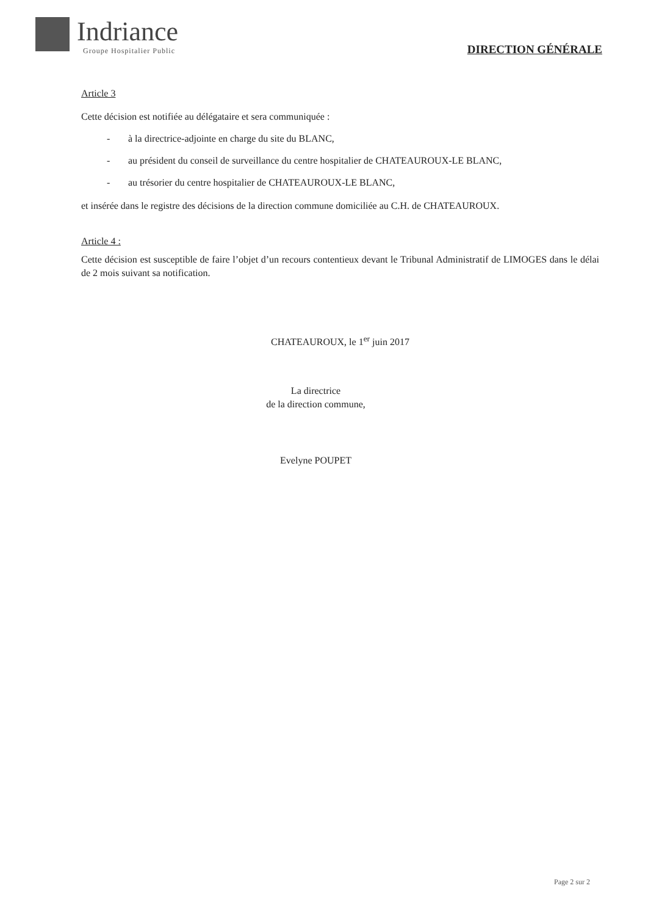Indriance
Groupe Hospitalier Public
DIRECTION GÉNÉRALE
Article 3
Cette décision est notifiée au délégataire et sera communiquée :
- à la directrice-adjointe en charge du site du BLANC,
- au président du conseil de surveillance du centre hospitalier de CHATEAUROUX-LE BLANC,
- au trésorier du centre hospitalier de CHATEAUROUX-LE BLANC,
et insérée dans le registre des décisions de la direction commune domiciliée au C.H. de CHATEAUROUX.
Article 4 :
Cette décision est susceptible de faire l’objet d’un recours contentieux devant le Tribunal Administratif de LIMOGES dans le délai de 2 mois suivant sa notification.
CHATEAUROUX, le 1<sup>er</sup> juin 2017
La directrice
de la direction commune,
Evelyne POUPET
Page 2 sur 2